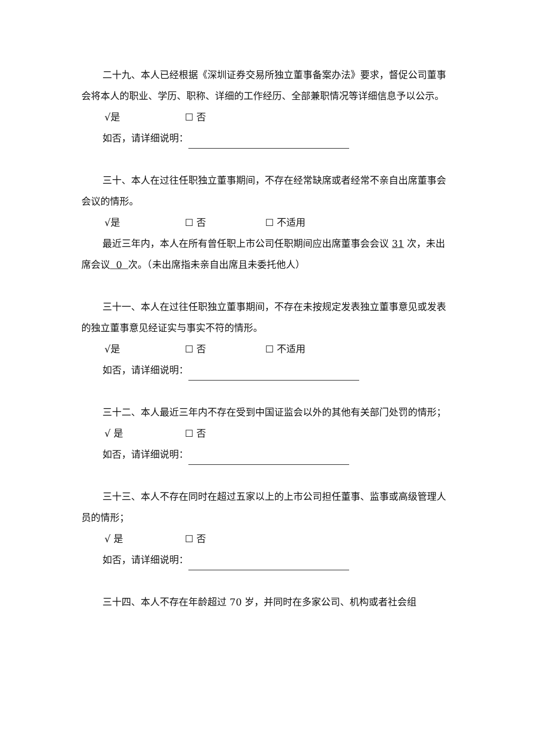二十九、本人已经根据《深圳证券交易所独立董事备案办法》要求，督促公司董事会将本人的职业、学历、职称、详细的工作经历、全部兼职情况等详细信息予以公示。
√是 ☐ 否
如否，请详细说明：
三十、本人在过往任职独立董事期间，不存在经常缺席或者经常不亲自出席董事会会议的情形。
√是 ☐ 否 ☐ 不适用
最近三年内，本人在所有曾任职上市公司任职期间应出席董事会会议 31 次，未出席会议 0 次。（未出席指未亲自出席且未委托他人）
三十一、本人在过往任职独立董事期间，不存在未按规定发表独立董事意见或发表的独立董事意见经证实与事实不符的情形。
√是 ☐ 否 ☐ 不适用
如否，请详细说明：
三十二、本人最近三年内不存在受到中国证监会以外的其他有关部门处罚的情形；
√ 是 ☐ 否
如否，请详细说明：
三十三、本人不存在同时在超过五家以上的上市公司担任董事、监事或高级管理人员的情形；
√ 是 ☐ 否
如否，请详细说明：
三十四、本人不存在年龄超过 70 岁，并同时在多家公司、机构或者社会组